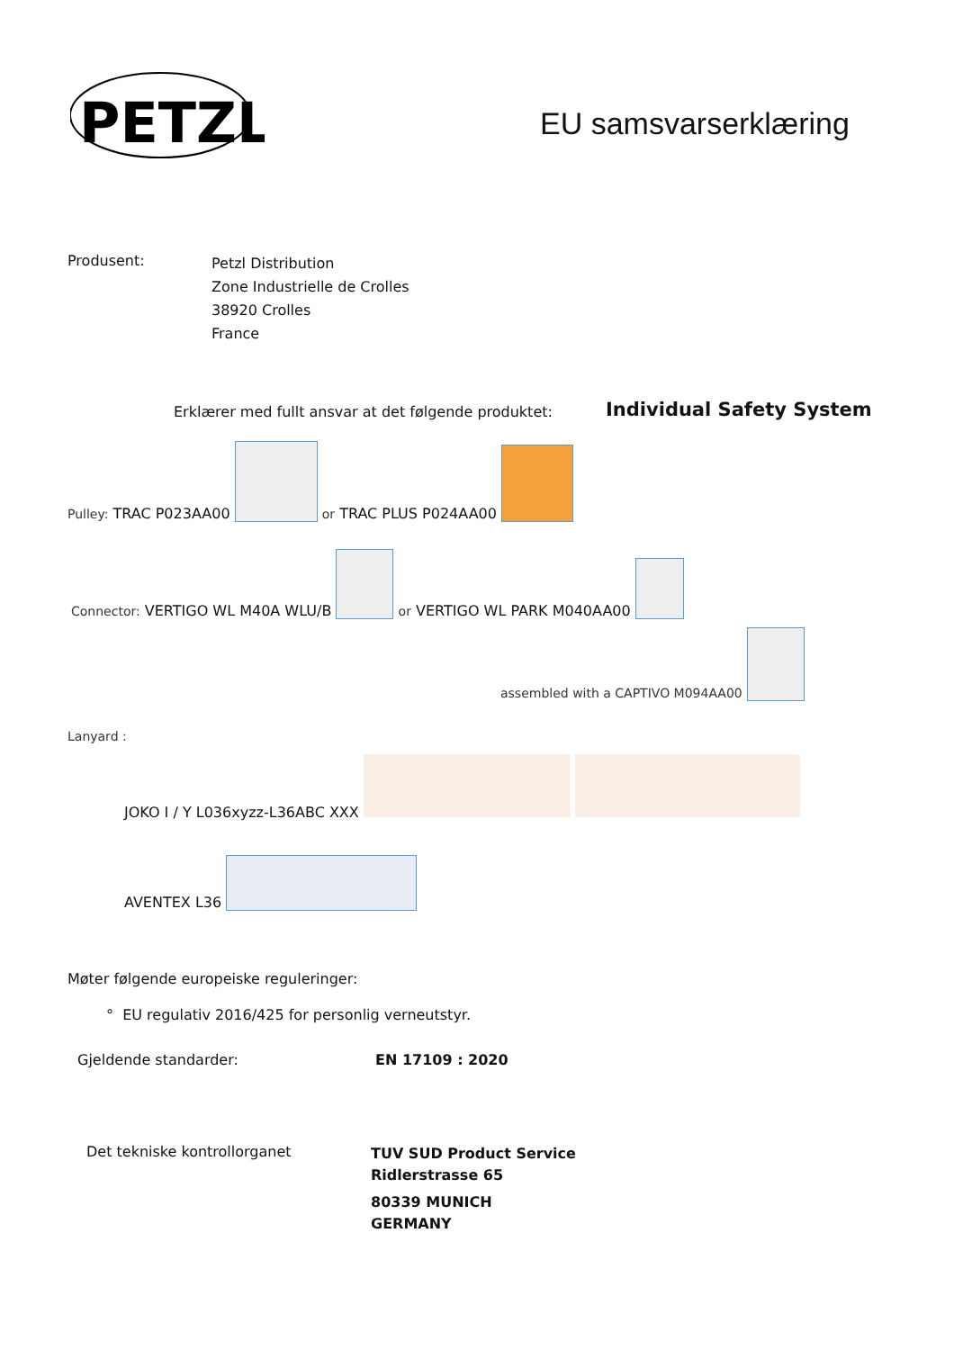PETZL
EU samsvarserklæring
Produsent:
Petzl Distribution
Zone Industrielle de Crolles
38920 Crolles
France
Erklærer med fullt ansvar at det følgende produktet:
Individual Safety System
Pulley: TRAC P023AA00 or TRAC PLUS P024AA00
Connector: VERTIGO WL M40A WLU/B or VERTIGO WL PARK M040AA00
assembled with a CAPTIVO M094AA00
Lanyard :
JOKO I / Y L036xyzz-L36ABC XXX
AVENTEX L36
Møter følgende europeiske reguleringer:
° EU regulativ 2016/425 for personlig verneutstyr.
Gjeldende standarder: EN 17109 : 2020
Det tekniske kontrollorganet
TUV SUD Product Service
Ridlerstrasse 65
80339 MUNICH
GERMANY